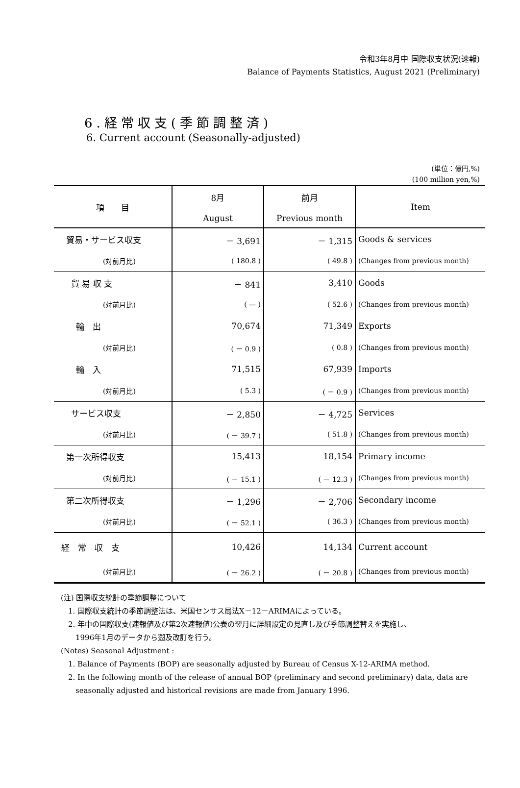令和3年8月中 国際収支状況(速報)
Balance of Payments Statistics, August 2021 (Preliminary)
6.経常収支(季節調整済)
6. Current account (Seasonally-adjusted)
(単位：億円,%)
(100 million yen,%)
| 項 目 | 8月 August | 前月 Previous month | Item |
| --- | --- | --- | --- |
| 貿易・サービス収支 | － 3,691 | － 1,315 | Goods & services |
| (対前月比) | ( 180.8 ) | ( 49.8 ) | (Changes from previous month) |
| 貿 易 収 支 | － 841 | 3,410 | Goods |
| (対前月比) | ( — ) | ( 52.6 ) | (Changes from previous month) |
| 輸 出 | 70,674 | 71,349 | Exports |
| (対前月比) | ( － 0.9 ) | ( 0.8 ) | (Changes from previous month) |
| 輸 入 | 71,515 | 67,939 | Imports |
| (対前月比) | ( 5.3 ) | ( － 0.9 ) | (Changes from previous month) |
| サービス収支 | － 2,850 | － 4,725 | Services |
| (対前月比) | ( － 39.7 ) | ( 51.8 ) | (Changes from previous month) |
| 第一次所得収支 | 15,413 | 18,154 | Primary income |
| (対前月比) | ( － 15.1 ) | ( － 12.3 ) | (Changes from previous month) |
| 第二次所得収支 | － 1,296 | － 2,706 | Secondary income |
| (対前月比) | ( － 52.1 ) | ( 36.3 ) | (Changes from previous month) |
| 経 常 収 支 | 10,426 | 14,134 | Current account |
| (対前月比) | ( － 26.2 ) | ( － 20.8 ) | (Changes from previous month) |
(注) 国際収支統計の季節調整について
　1. 国際収支統計の季節調整法は、米国センサス局法X－12－ARIMAによっている。
　2. 年中の国際収支(速報値及び第2次速報値)公表の翌月に詳細設定の見直し及び季節調整替えを実施し、
　　1996年1月のデータから遡及改訂を行う。
(Notes) Seasonal Adjustment :
　1. Balance of Payments (BOP) are seasonally adjusted by Bureau of Census X-12-ARIMA method.
　2. In the following month of the release of annual BOP (preliminary and second preliminary) data, data are
　　seasonally adjusted and historical revisions are made from January 1996.